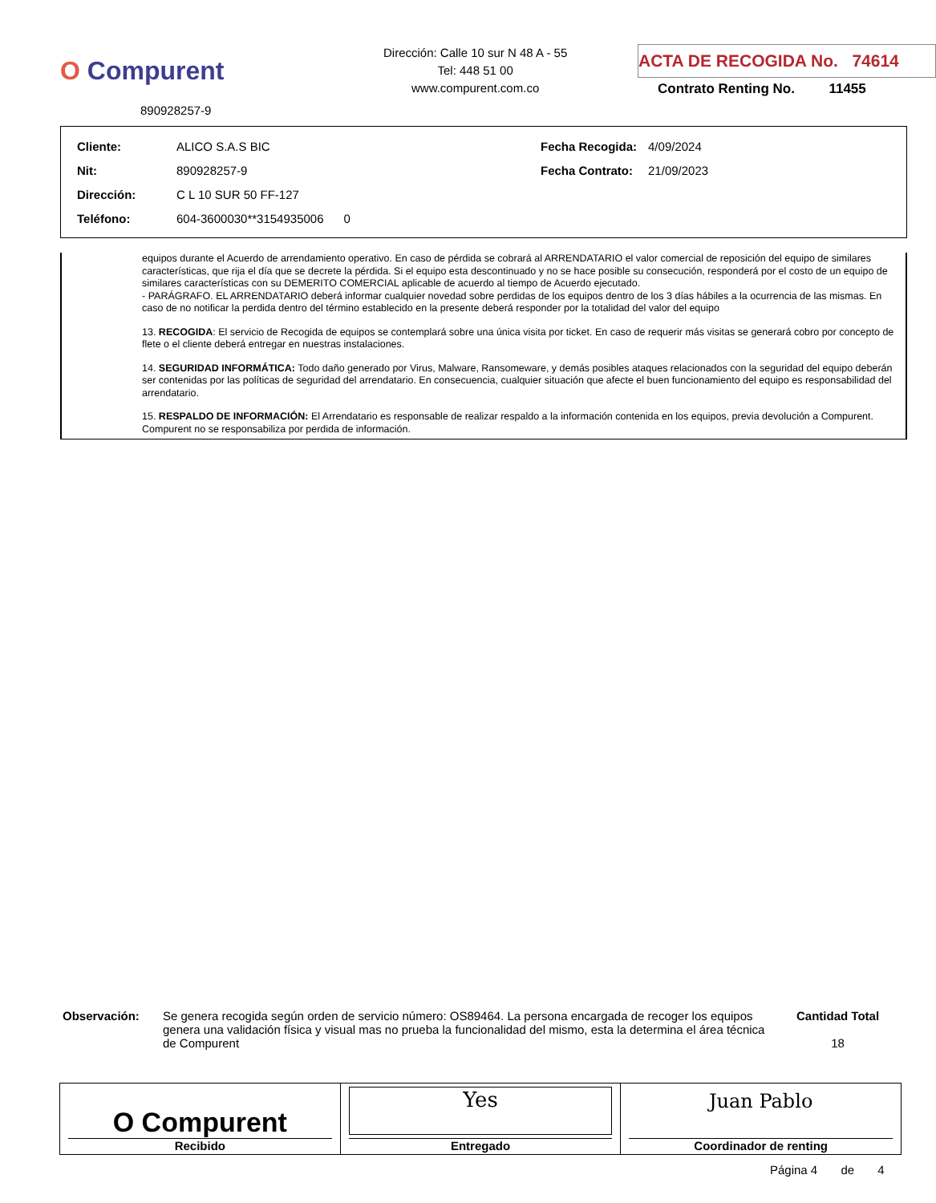O Compurent
890928257-9
Dirección: Calle 10 sur N 48 A - 55
Tel: 448 51 00
www.compurent.com.co
ACTA DE RECOGIDA No. 74614
Contrato Renting No. 11455
| Cliente: | ALICO S.A.S BIC | Fecha Recogida: | 4/09/2024 |
| Nit: | 890928257-9 | Fecha Contrato: | 21/09/2023 |
| Dirección: | C L 10 SUR 50 FF-127 | | |
| Teléfono: | 604-3600030**3154935006 0 | | |
equipos durante el Acuerdo de arrendamiento operativo. En caso de pérdida se cobrará al ARRENDATARIO el valor comercial de reposición del equipo de similares características, que rija el día que se decrete la pérdida. Si el equipo esta descontinuado y no se hace posible su consecución, responderá por el costo de un equipo de similares características con su DEMERITO COMERCIAL aplicable de acuerdo al tiempo de Acuerdo ejecutado.
- PARÁGRAFO. EL ARRENDATARIO deberá informar cualquier novedad sobre perdidas de los equipos dentro de los 3 días hábiles a la ocurrencia de las mismas. En caso de no notificar la perdida dentro del término establecido en la presente deberá responder por la totalidad del valor del equipo
13. RECOGIDA: El servicio de Recogida de equipos se contemplará sobre una única visita por ticket. En caso de requerir más visitas se generará cobro por concepto de flete o el cliente deberá entregar en nuestras instalaciones.
14. SEGURIDAD INFORMÁTICA: Todo daño generado por Virus, Malware, Ransomeware, y demás posibles ataques relacionados con la seguridad del equipo deberán ser contenidas por las políticas de seguridad del arrendatario. En consecuencia, cualquier situación que afecte el buen funcionamiento del equipo es responsabilidad del arrendatario.
15. RESPALDO DE INFORMACIÓN: El Arrendatario es responsable de realizar respaldo a la información contenida en los equipos, previa devolución a Compurent. Compurent no se responsabiliza por perdida de información.
Observación: Se genera recogida según orden de servicio número: OS89464. La persona encargada de recoger los equipos genera una validación física y visual mas no prueba la funcionalidad del mismo, esta la determina el área técnica de Compurent
Cantidad Total
18
| O Compurent Recibido | Yes Entregado | Juan Pablo Coordinador de renting |
Página 4 de 4